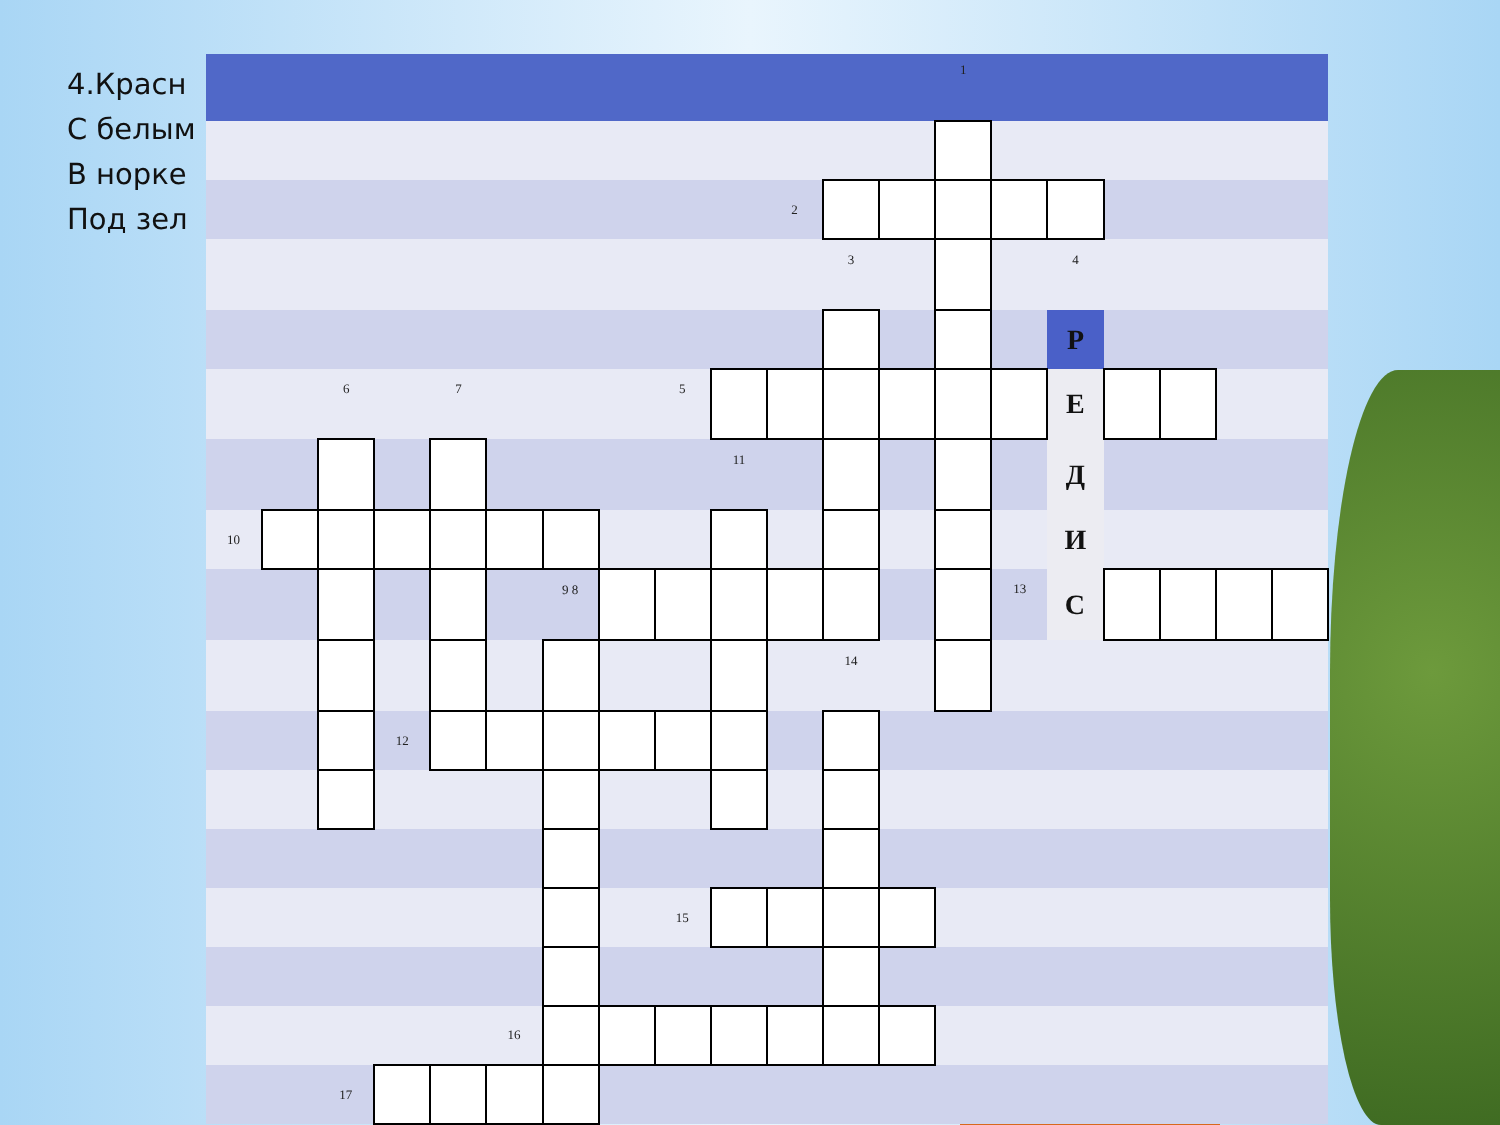4.Красн
С белым
В норке
Под зел
| | | | | | | | | | | | | | 1 | | | | | | |
| | | | | | | | | | | 2 | | | | | | | | | |
| | | | | | | | | | | | 3 | | | | 4 | | | | |
| | | | | | | | | | | | | | | | Р | | | | |
| | | 6 | | 7 | | | | 5 | | | | | | | Е | | | | |
| | | | | | | | | | 11 | | | | | | Д | | | | |
| 10 | | | | | | | | | | | | | | | И | | | | |
| | | | | | | 9 8 | | | | | | | | 13 | С | | | | |
| | | | | | | | | | | | 14 | | | | | | | | |
| | | | 12 | | | | | | | | | | | | | | | | |
| | | | | | | | | 15 | | | | | | | | | | | |
| | | | | | 16 | | | | | | | | | | | | | | |
| | | 17 | | | | | | | | | | | | | | | | | |